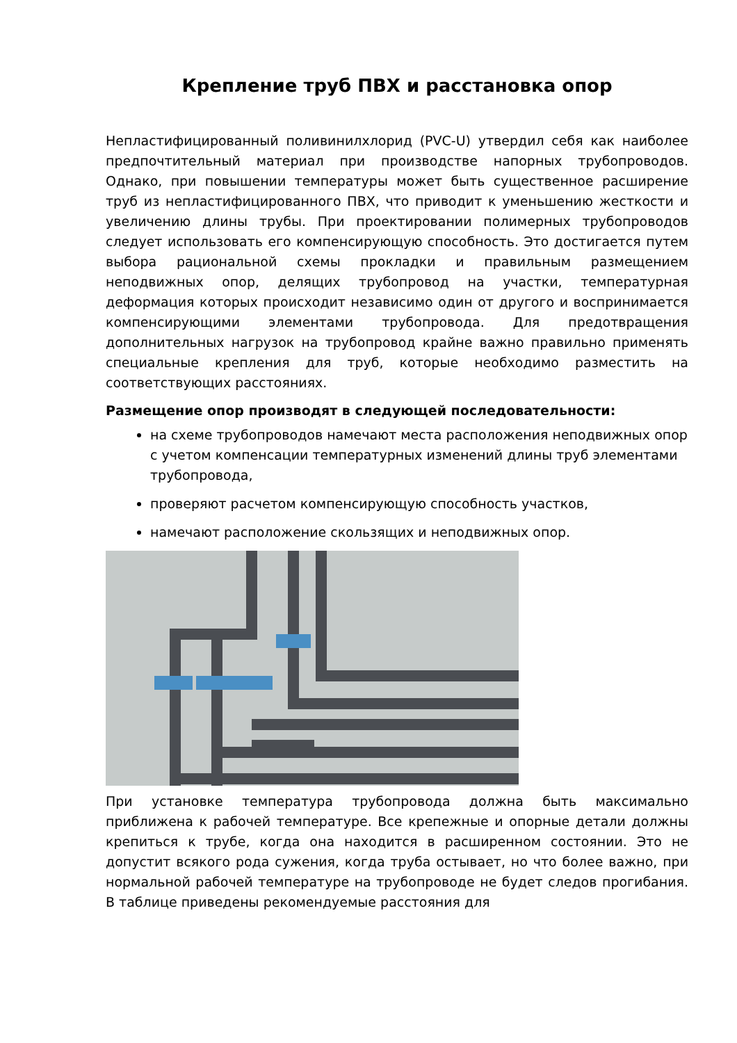Крепление труб ПВХ и расстановка опор
Непластифицированный поливинилхлорид (PVC-U) утвердил себя как наиболее предпочтительный материал при производстве напорных трубопроводов. Однако, при повышении температуры может быть существенное расширение труб из непластифицированного ПВХ, что приводит к уменьшению жесткости и увеличению длины трубы. При проектировании полимерных трубопроводов следует использовать его компенсирующую способность. Это достигается путем выбора рациональной схемы прокладки и правильным размещением неподвижных опор, делящих трубопровод на участки, температурная деформация которых происходит независимо один от другого и воспринимается компенсирующими элементами трубопровода. Для предотвращения дополнительных нагрузок на трубопровод крайне важно правильно применять специальные крепления для труб, которые необходимо разместить на соответствующих расстояниях.
Размещение опор производят в следующей последовательности:
на схеме трубопроводов намечают места расположения неподвижных опор с учетом компенсации температурных изменений длины труб элементами трубопровода,
проверяют расчетом компенсирующую способность участков,
намечают расположение скользящих и неподвижных опор.
При установке температура трубопровода должна быть максимально приближена к рабочей температуре. Все крепежные и опорные детали должны крепиться к трубе, когда она находится в расширенном состоянии. Это не допустит всякого рода сужения, когда труба остывает, но что более важно, при нормальной рабочей температуре на трубопроводе не будет следов прогибания. В таблице приведены рекомендуемые расстояния для